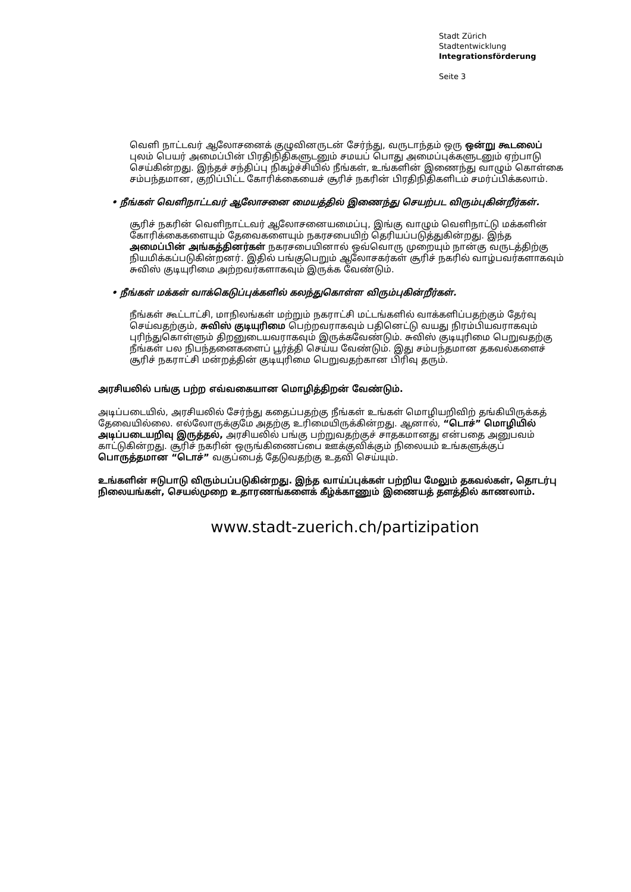Stadt Zürich
Stadtentwicklung
Integrationsförderung
Seite 3
வெளி நாட்டவர் ஆலோசனைக் குழுவினருடன் சேர்ந்து, வருடாந்தம் ஒரு ஒன்று கூடலைப் புலம் பெயர் அமைப்பின் பிரதிநிதிகளுடனும் சமயப் பொது அமைப்புக்களுடனும் ஏற்பாடு செய்கின்றது. இந்தச் சந்திப்பு நிகழ்ச்சியில் நீங்கள், உங்களின் இணைந்து வாழும் கொள்கை சம்பந்தமான, குறிப்பிட்ட கோரிக்கையைச் சூரிச் நகரின் பிரதிநிதிகளிடம் சமர்ப்பிக்கலாம்.
• நீங்கள் வெளிநாட்டவர் ஆலோசனை மையத்தில் இணைந்து செயற்பட விரும்புகின்றீர்கள்.
சூரிச் நகரின் வெளிநாட்டவர் ஆலோசனையமைப்பு, இங்கு வாழும் வெளிநாட்டு மக்களின் கோரிக்கைகளையும் தேவைகளையும் நகரசபையிற் தெரியப்படுத்துகின்றது. இந்த அமைப்பின் அங்கத்தினர்கள் நகரசபையினால் ஒவ்வொரு முறையும் நான்கு வருடத்திற்கு நியமிக்கப்படுகின்றனர். இதில் பங்குபெறும் ஆலோசகர்கள் சூரிச் நகரில் வாழ்பவர்களாகவும் சுவிஸ் குடியுரிமை அற்றவர்களாகவும் இருக்க வேண்டும்.
• நீங்கள் மக்கள் வாக்கெடுப்புக்களில் கலந்துகொள்ள விரும்புகின்றீர்கள்.
நீங்கள் கூட்டாட்சி, மாநிலங்கள் மற்றும் நகராட்சி மட்டங்களில் வாக்களிப்பதற்கும் தேர்வு செய்வதற்கும், சுவிஸ் குடியுரிமை பெற்றவராகவும் பதினெட்டு வயது நிரம்பியவராகவும் புரிந்துகொள்ளும் திறனுடையவராகவும் இருக்கவேண்டும். சுவிஸ் குடியுரிமை பெறுவதற்கு நீங்கள் பல நிபந்தனைகளைப் பூர்த்தி செய்ய வேண்டும். இது சம்பந்தமான தகவல்களைச் சூரிச் நகராட்சி மன்றத்தின் குடியுரிமை பெறுவதற்கான பிரிவு தரும்.
அரசியலில் பங்கு பற்ற எவ்வகையான மொழித்திறன் வேண்டும்.
அடிப்படையில், அரசியலில் சேர்ந்து கதைப்பதற்கு நீங்கள் உங்கள் மொழியறிவிற் தங்கியிருக்கத் தேவையில்லை. எல்லோருக்குமே அதற்கு உரிமையிருக்கின்றது. ஆனால், “டொச்” மொழியில் அடிப்படையறிவு இருத்தல், அரசியலில் பங்கு பற்றுவதற்குச் சாதகமானது என்பதை அனுபவம் காட்டுகின்றது. சூரிச் நகரின் ஒருங்கிணைப்பை ஊக்குவிக்கும் நிலையம் உங்களுக்குப் பொருத்தமான “டொச்” வகுப்பைத் தேடுவதற்கு உதவி செய்யும்.
உங்களின் ஈடுபாடு விரும்பப்படுகின்றது. இந்த வாய்ப்புக்கள் பற்றிய மேலும் தகவல்கள், தொடர்பு நிலையங்கள், செயல்முறை உதாரணங்களைக் கீழ்க்காணும் இணையத் தளத்தில் காணலாம்.
www.stadt-zuerich.ch/partizipation